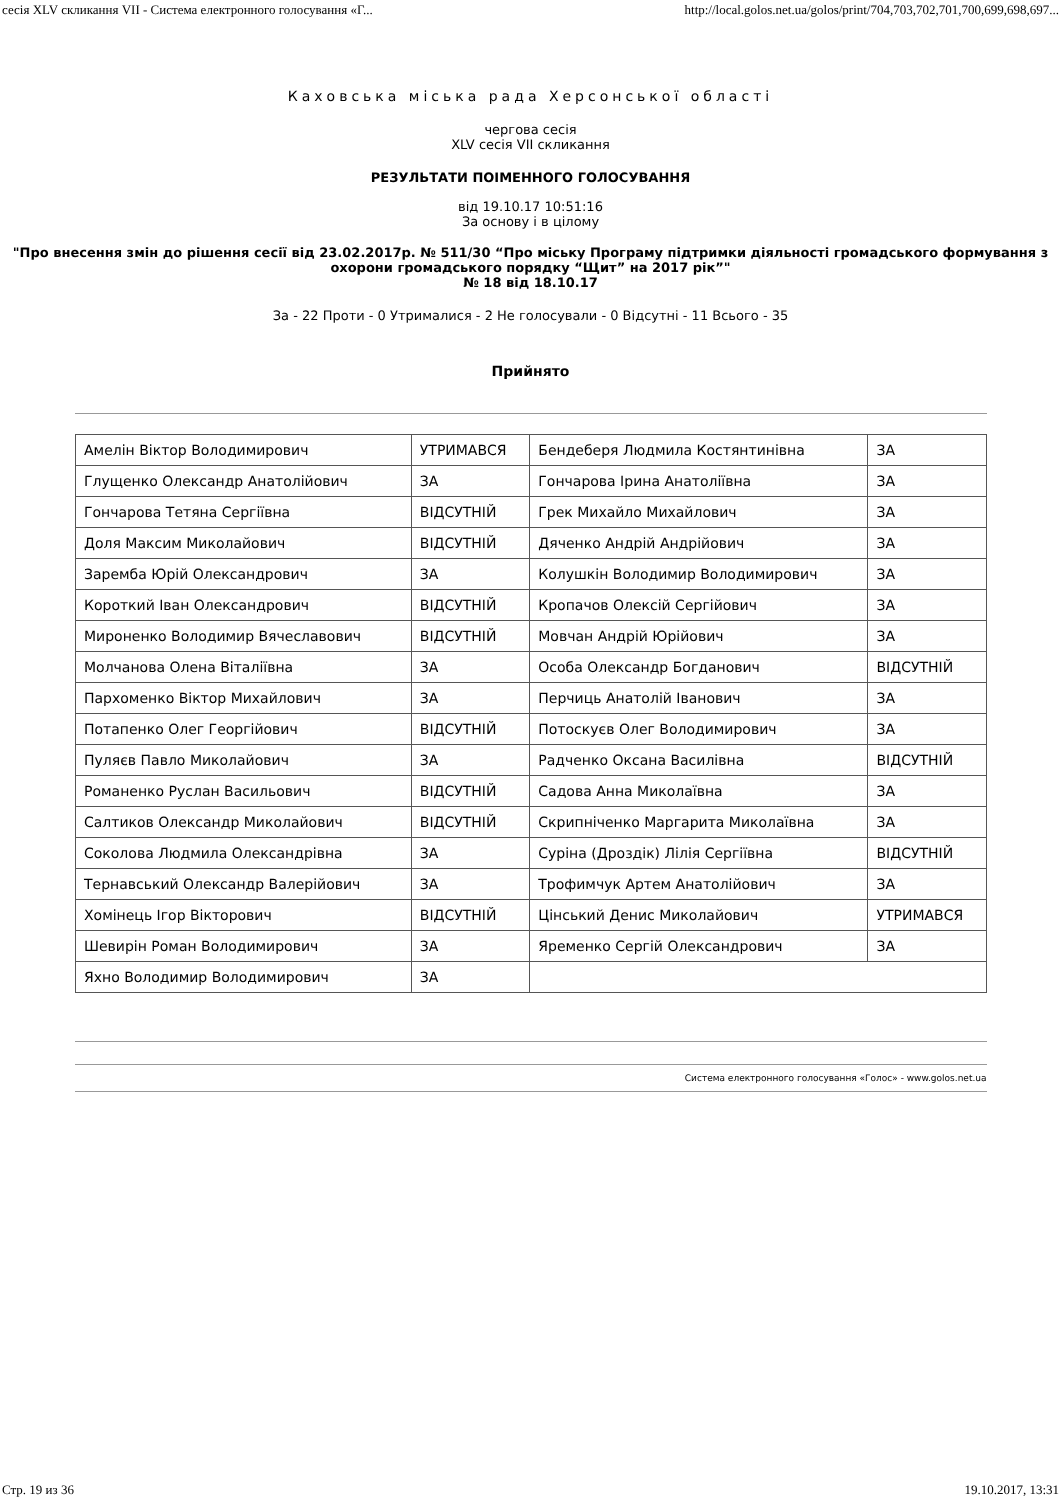сесія XLV скликання VII - Система електронного голосування «Г... http://local.golos.net.ua/golos/print/704,703,702,701,700,699,698,697...
Каховська міська рада Херсонської області
чергова сесія
XLV сесія VII скликання
РЕЗУЛЬТАТИ ПОІМЕННОГО ГОЛОСУВАННЯ
від 19.10.17 10:51:16
За основу і в цілому
"Про внесення змін до рішення сесії від 23.02.2017р. № 511/30 “Про міську Програму підтримки діяльності громадського формування з охорони громадського порядку “Щит” на 2017 рік”"
№ 18 від 18.10.17
За - 22 Проти - 0 Утрималися - 2 Не голосували - 0 Відсутні - 11 Всього - 35
Прийнято
| Амелін Віктор Володимирович | УТРИМАВСЯ | Бендеберя Людмила Костянтинівна | ЗА |
| Глущенко Олександр Анатолійович | ЗА | Гончарова Ірина Анатоліївна | ЗА |
| Гончарова Тетяна Сергіївна | ВІДСУТНІЙ | Грек Михайло Михайлович | ЗА |
| Доля Максим Миколайович | ВІДСУТНІЙ | Дяченко Андрій Андрійович | ЗА |
| Заремба Юрій Олександрович | ЗА | Колушкін Володимир Володимирович | ЗА |
| Короткий Іван Олександрович | ВІДСУТНІЙ | Кропачов Олексій Сергійович | ЗА |
| Мироненко Володимир Вячеславович | ВІДСУТНІЙ | Мовчан Андрій Юрійович | ЗА |
| Молчанова Олена Віталіївна | ЗА | Особа Олександр Богданович | ВІДСУТНІЙ |
| Пархоменко Віктор Михайлович | ЗА | Перчиць Анатолій Іванович | ЗА |
| Потапенко Олег Георгійович | ВІДСУТНІЙ | Потоскуєв Олег Володимирович | ЗА |
| Пуляєв Павло Миколайович | ЗА | Радченко Оксана Василівна | ВІДСУТНІЙ |
| Романенко Руслан Васильович | ВІДСУТНІЙ | Садова Анна Миколаївна | ЗА |
| Салтиков Олександр Миколайович | ВІДСУТНІЙ | Скрипніченко Маргарита Миколаївна | ЗА |
| Соколова Людмила Олександрівна | ЗА | Суріна (Дроздік) Лілія Сергіївна | ВІДСУТНІЙ |
| Тернавський Олександр Валерійович | ЗА | Трофимчук Артем Анатолійович | ЗА |
| Хомінець Ігор Вікторович | ВІДСУТНІЙ | Цінський Денис Миколайович | УТРИМАВСЯ |
| Шевирін Роман Володимирович | ЗА | Яременко Сергій Олександрович | ЗА |
| Яхно Володимир Володимирович | ЗА | | |
Система електронного голосування «Голос» - www.golos.net.ua
Стр. 19 из 36 19.10.2017, 13:31